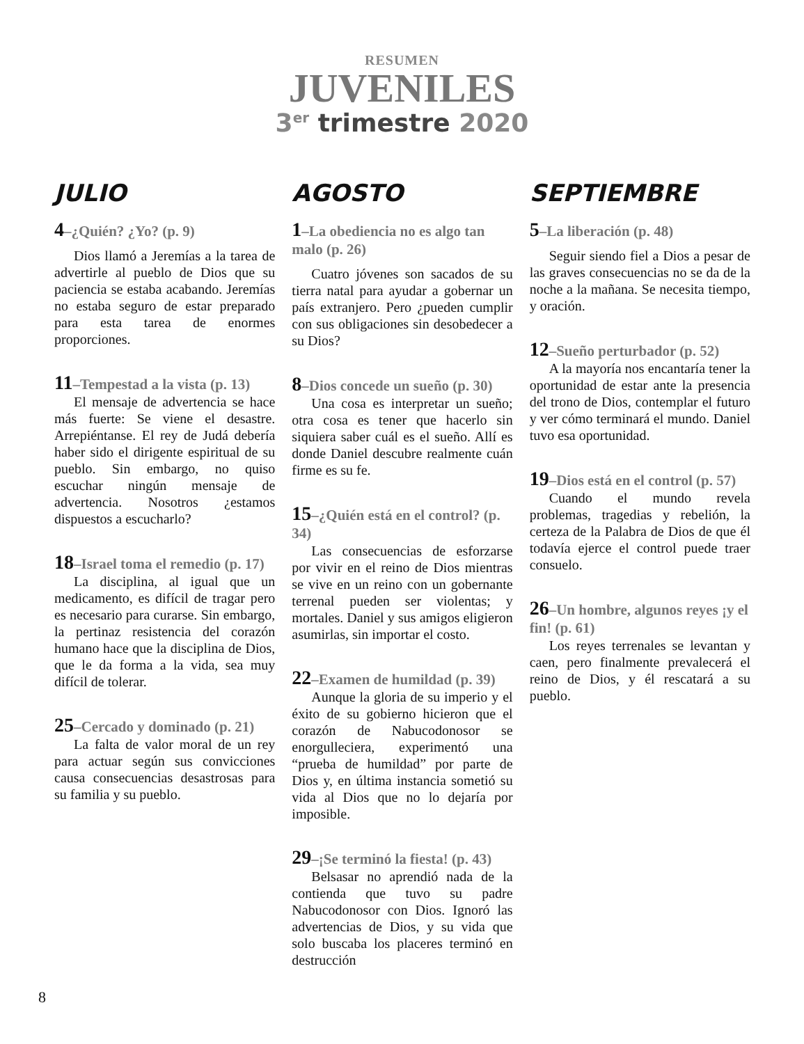RESUMEN
JUVENILES
3<sup>er</sup> trimestre 2020
JULIO
4–¿Quién? ¿Yo? (p. 9)
Dios llamó a Jeremías a la tarea de advertirle al pueblo de Dios que su paciencia se estaba acabando. Jeremías no estaba seguro de estar preparado para esta tarea de enormes proporciones.
11–Tempestad a la vista (p. 13)
El mensaje de advertencia se hace más fuerte: Se viene el desastre. Arrepiéntanse. El rey de Judá debería haber sido el dirigente espiritual de su pueblo. Sin embargo, no quiso escuchar ningún mensaje de advertencia. Nosotros ¿estamos dispuestos a escucharlo?
18–Israel toma el remedio (p. 17)
La disciplina, al igual que un medicamento, es difícil de tragar pero es necesario para curarse. Sin embargo, la pertinaz resistencia del corazón humano hace que la disciplina de Dios, que le da forma a la vida, sea muy difícil de tolerar.
25–Cercado y dominado (p. 21)
La falta de valor moral de un rey para actuar según sus convicciones causa consecuencias desastrosas para su familia y su pueblo.
AGOSTO
1–La obediencia no es algo tan malo (p. 26)
Cuatro jóvenes son sacados de su tierra natal para ayudar a gobernar un país extranjero. Pero ¿pueden cumplir con sus obligaciones sin desobedecer a su Dios?
8–Dios concede un sueño (p. 30)
Una cosa es interpretar un sueño; otra cosa es tener que hacerlo sin siquiera saber cuál es el sueño. Allí es donde Daniel descubre realmente cuán firme es su fe.
15–¿Quién está en el control? (p. 34)
Las consecuencias de esforzarse por vivir en el reino de Dios mientras se vive en un reino con un gobernante terrenal pueden ser violentas; y mortales. Daniel y sus amigos eligieron asumirlas, sin importar el costo.
22–Examen de humildad (p. 39)
Aunque la gloria de su imperio y el éxito de su gobierno hicieron que el corazón de Nabucodonosor se enorgulleciera, experimentó una “prueba de humildad” por parte de Dios y, en última instancia sometió su vida al Dios que no lo dejaría por imposible.
29–¡Se terminó la fiesta! (p. 43)
Belsasar no aprendió nada de la contienda que tuvo su padre Nabucodonosor con Dios. Ignoró las advertencias de Dios, y su vida que solo buscaba los placeres terminó en destrucción
SEPTIEMBRE
5–La liberación (p. 48)
Seguir siendo fiel a Dios a pesar de las graves consecuencias no se da de la noche a la mañana. Se necesita tiempo, y oración.
12–Sueño perturbador (p. 52)
A la mayoría nos encantaría tener la oportunidad de estar ante la presencia del trono de Dios, contemplar el futuro y ver cómo terminará el mundo. Daniel tuvo esa oportunidad.
19–Dios está en el control (p. 57)
Cuando el mundo revela problemas, tragedias y rebelión, la certeza de la Palabra de Dios de que él todavía ejerce el control puede traer consuelo.
26–Un hombre, algunos reyes ¡y el fin! (p. 61)
Los reyes terrenales se levantan y caen, pero finalmente prevalecerá el reino de Dios, y él rescatará a su pueblo.
8